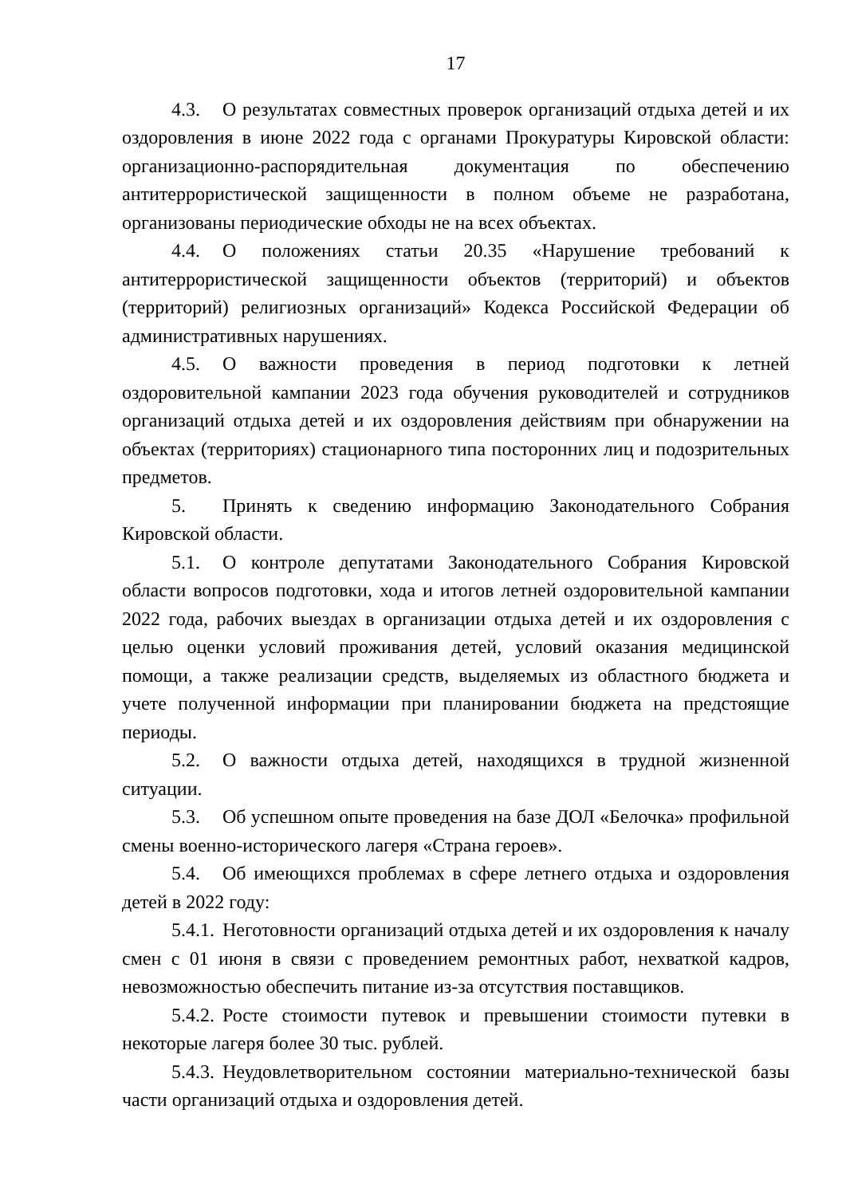17
4.3. О результатах совместных проверок организаций отдыха детей и их оздоровления в июне 2022 года с органами Прокуратуры Кировской области: организационно-распорядительная документация по обеспечению антитеррористической защищенности в полном объеме не разработана, организованы периодические обходы не на всех объектах.
4.4. О положениях статьи 20.35 «Нарушение требований к антитеррористической защищенности объектов (территорий) и объектов (территорий) религиозных организаций» Кодекса Российской Федерации об административных нарушениях.
4.5. О важности проведения в период подготовки к летней оздоровительной кампании 2023 года обучения руководителей и сотрудников организаций отдыха детей и их оздоровления действиям при обнаружении на объектах (территориях) стационарного типа посторонних лиц и подозрительных предметов.
5. Принять к сведению информацию Законодательного Собрания Кировской области.
5.1. О контроле депутатами Законодательного Собрания Кировской области вопросов подготовки, хода и итогов летней оздоровительной кампании 2022 года, рабочих выездах в организации отдыха детей и их оздоровления с целью оценки условий проживания детей, условий оказания медицинской помощи, а также реализации средств, выделяемых из областного бюджета и учете полученной информации при планировании бюджета на предстоящие периоды.
5.2. О важности отдыха детей, находящихся в трудной жизненной ситуации.
5.3. Об успешном опыте проведения на базе ДОЛ «Белочка» профильной смены военно-исторического лагеря «Страна героев».
5.4. Об имеющихся проблемах в сфере летнего отдыха и оздоровления детей в 2022 году:
5.4.1. Неготовности организаций отдыха детей и их оздоровления к началу смен с 01 июня в связи с проведением ремонтных работ, нехваткой кадров, невозможностью обеспечить питание из-за отсутствия поставщиков.
5.4.2. Росте стоимости путевок и превышении стоимости путевки в некоторые лагеря более 30 тыс. рублей.
5.4.3. Неудовлетворительном состоянии материально-технической базы части организаций отдыха и оздоровления детей.